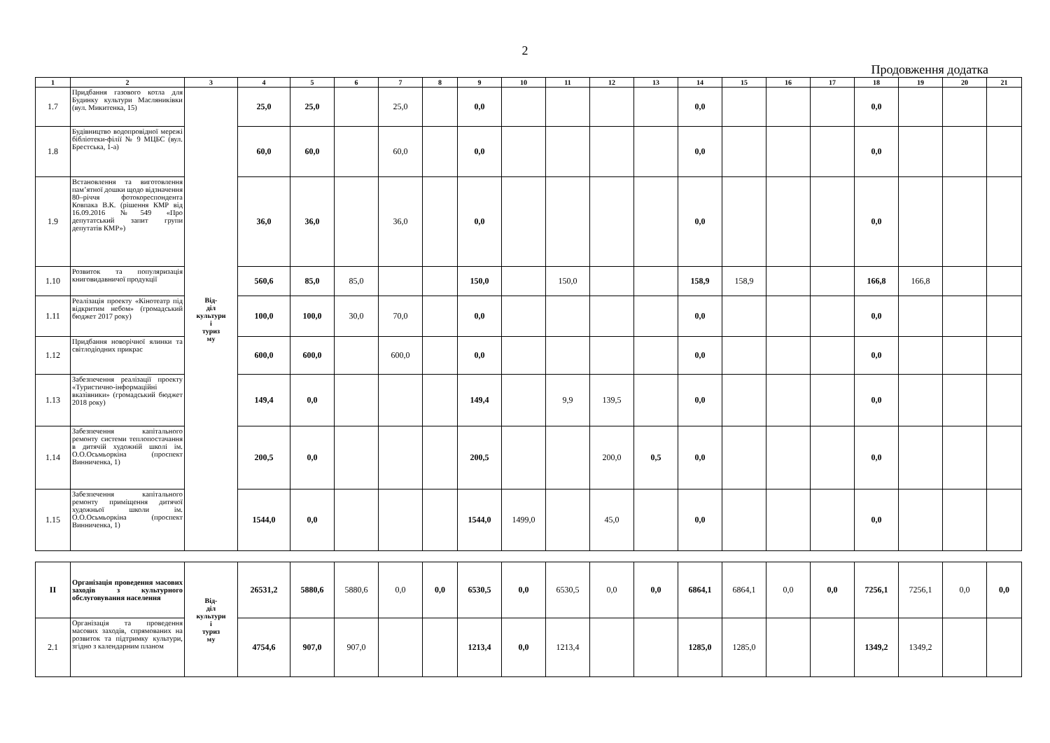2
Продовження додатка
| 1 | 2 | 3 | 4 | 5 | 6 | 7 | 8 | 9 | 10 | 11 | 12 | 13 | 14 | 15 | 16 | 17 | 18 | 19 | 20 | 21 |
| --- | --- | --- | --- | --- | --- | --- | --- | --- | --- | --- | --- | --- | --- | --- | --- | --- | --- | --- | --- | --- |
| 1.7 | Придбання газового котла для Будинку культури Масляниківки (вул. Микитенка, 15) | Від- діл культури і туриз му | 25,0 | 25,0 | | 25,0 | | 0,0 | | | | | 0,0 | | | | 0,0 | | | |
| 1.8 | Будівництво водопровідної мережі бібліотеки-філії № 9 МЦБС (вул. Брестська, 1-а) | | 60,0 | 60,0 | | 60,0 | | 0,0 | | | | | 0,0 | | | | 0,0 | | | |
| 1.9 | Встановлення та виготовлення пам’ятної дошки щодо відзначення 80–річчя фотокореспондента Ковпака В.К. (рішення КМР від 16.09.2016 №549 «Про депутатський запит групи депутатів КМР») | | 36,0 | 36,0 | | 36,0 | | 0,0 | | | | | 0,0 | | | | 0,0 | | | |
| 1.10 | Розвиток та популяризація книговидавничої продукції | | 560,6 | 85,0 | 85,0 | | | 150,0 | | 150,0 | | | 158,9 | 158,9 | | | 166,8 | 166,8 | | |
| 1.11 | Реалізація проекту «Кінотеатр під відкритим небом» (громадський бюджет 2017 року) | | 100,0 | 100,0 | 30,0 | 70,0 | | 0,0 | | | | | 0,0 | | | | 0,0 | | | |
| 1.12 | Придбання новорічної ялинки та світлодіодних прикрас | | 600,0 | 600,0 | | 600,0 | | 0,0 | | | | | 0,0 | | | | 0,0 | | | |
| 1.13 | Забезпечення реалізації проекту «Туристично-інформаційні вказівники» (громадський бюджет 2018 року) | | 149,4 | 0,0 | | | | 149,4 | | 9,9 | 139,5 | | 0,0 | | | | 0,0 | | | |
| 1.14 | Забезпечення капітального ремонту системи теплопостачання в дитячій художній школі ім. О.О.Осьмьоркіна (проспект Винниченка, 1) | | 200,5 | 0,0 | | | | 200,5 | | | 200,0 | 0,5 | 0,0 | | | | 0,0 | | | |
| 1.15 | Забезпечення капітального ремонту приміщення дитячої художньої школи ім. О.О.Осьмьоркіна (проспект Винниченка, 1) | | 1544,0 | 0,0 | | | | 1544,0 | 1499,0 | | 45,0 | | 0,0 | | | | 0,0 | | | |
| ІІ | Організація проведення масових заходів з культурного обслуговування населення | Від- діл культури і туриз му | 26531,2 | 5880,6 | 5880,6 | 0,0 | 0,0 | 6530,5 | 0,0 | 6530,5 | 0,0 | 0,0 | 6864,1 | 6864,1 | 0,0 | 0,0 | 7256,1 | 7256,1 | 0,0 | 0,0 |
| 2.1 | Організація та проведення масових заходів, спрямованих на розвиток та підтримку культури, згідно з календарним планом | | 4754,6 | 907,0 | 907,0 | | | 1213,4 | 0,0 | 1213,4 | | | 1285,0 | 1285,0 | | | 1349,2 | 1349,2 | | |